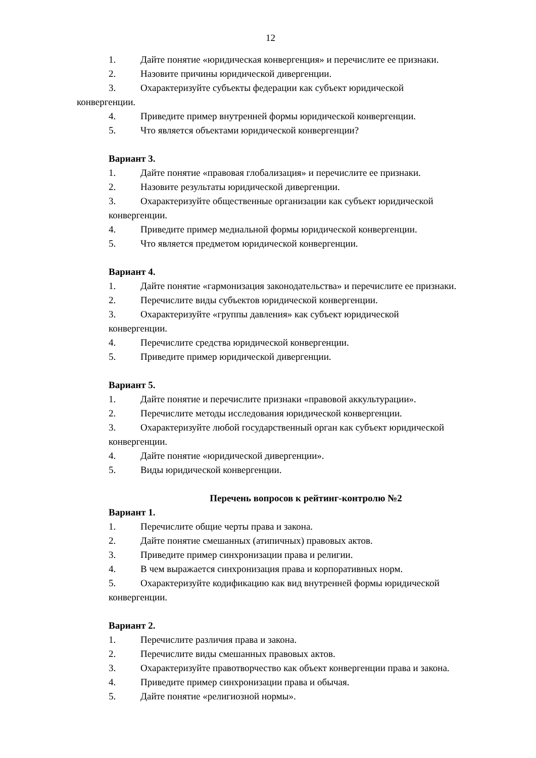12
1. Дайте понятие «юридическая конвергенция» и перечислите ее признаки.
2. Назовите причины юридической дивергенции.
3. Охарактеризуйте субъекты федерации как субъект юридической
конвергенции.
4. Приведите пример внутренней формы юридической конвергенции.
5. Что является объектами юридической конвергенции?
Вариант 3.
1. Дайте понятие «правовая глобализация» и перечислите ее признаки.
2. Назовите результаты юридической дивергенции.
3. Охарактеризуйте общественные организации как субъект юридической
конвергенции.
4. Приведите пример медиальной формы юридической конвергенции.
5. Что является предметом юридической конвергенции.
Вариант 4.
1. Дайте понятие «гармонизация законодательства» и перечислите ее признаки.
2. Перечислите виды субъектов юридической конвергенции.
3. Охарактеризуйте «группы давления» как субъект юридической
конвергенции.
4. Перечислите средства юридической конвергенции.
5. Приведите пример юридической дивергенции.
Вариант 5.
1. Дайте понятие и перечислите признаки «правовой аккультурации».
2. Перечислите методы исследования юридической конвергенции.
3. Охарактеризуйте любой государственный орган как субъект юридической
конвергенции.
4. Дайте понятие «юридической дивергенции».
5. Виды юридической конвергенции.
Перечень вопросов к рейтинг-контролю №2
Вариант 1.
1. Перечислите общие черты права и закона.
2. Дайте понятие смешанных (атипичных) правовых актов.
3. Приведите пример синхронизации права и религии.
4. В чем выражается синхронизация права и корпоративных норм.
5. Охарактеризуйте кодификацию как вид внутренней формы юридической
конвергенции.
Вариант 2.
1. Перечислите различия права и закона.
2. Перечислите виды смешанных правовых актов.
3. Охарактеризуйте правотворчество как объект конвергенции права и закона.
4. Приведите пример синхронизации права и обычая.
5. Дайте понятие «религиозной нормы».